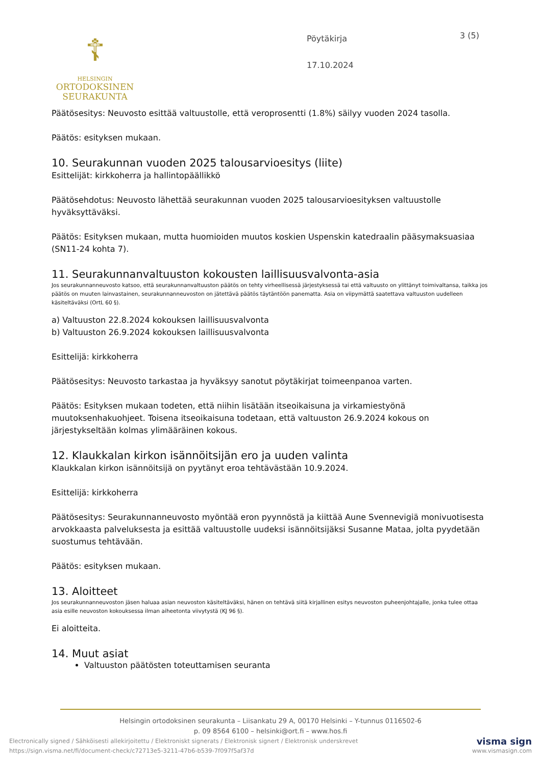☦
HELSINGIN
ORTODOKSINEN
SEURAKUNTA
Pöytäkirja
17.10.2024
3 (5)
Päätösesitys: Neuvosto esittää valtuustolle, että veroprosentti (1.8%) säilyy vuoden 2024 tasolla.
Päätös: esityksen mukaan.
10. Seurakunnan vuoden 2025 talousarvioesitys (liite)
Esittelijät: kirkkoherra ja hallintopäällikkö
Päätösehdotus: Neuvosto lähettää seurakunnan vuoden 2025 talousarvioesityksen valtuustolle hyväksyttäväksi.
Päätös: Esityksen mukaan, mutta huomioiden muutos koskien Uspenskin katedraalin pääsymaksuasiaa (SN11-24 kohta 7).
11. Seurakunnanvaltuuston kokousten laillisuusvalvonta-asia
Jos seurakunnanneuvosto katsoo, että seurakunnanvaltuuston päätös on tehty virheellisessä järjestyksessä tai että valtuusto on ylittänyt toimivaltansa, taikka jos päätös on muuten lainvastainen, seurakunnanneuvoston on jätettävä päätös täytäntöön panematta. Asia on viipymättä saatettava valtuuston uudelleen käsiteltäväksi (OrtL 60 §).
a) Valtuuston 22.8.2024 kokouksen laillisuusvalvonta
b) Valtuuston 26.9.2024 kokouksen laillisuusvalvonta
Esittelijä: kirkkoherra
Päätösesitys: Neuvosto tarkastaa ja hyväksyy sanotut pöytäkirjat toimeenpanoa varten.
Päätös: Esityksen mukaan todeten, että niihin lisätään itseoikaisuna ja virkamiestyönä muutoksenhakuohjeet. Toisena itseoikaisuna todetaan, että valtuuston 26.9.2024 kokous on järjestykseltään kolmas ylimääräinen kokous.
12. Klaukkalan kirkon isännöitsijän ero ja uuden valinta
Klaukkalan kirkon isännöitsijä on pyytänyt eroa tehtävästään 10.9.2024.
Esittelijä: kirkkoherra
Päätösesitys: Seurakunnanneuvosto myöntää eron pyynnöstä ja kiittää Aune Svennevigiä monivuotisesta arvokkaasta palveluksesta ja esittää valtuustolle uudeksi isännöitsijäksi Susanne Mataa, jolta pyydetään suostumus tehtävään.
Päätös: esityksen mukaan.
13. Aloitteet
Jos seurakunnanneuvoston jäsen haluaa asian neuvoston käsiteltäväksi, hänen on tehtävä siitä kirjallinen esitys neuvoston puheenjohtajalle, jonka tulee ottaa asia esille neuvoston kokouksessa ilman aiheetonta viivytystä (KJ 96 §).
Ei aloitteita.
14. Muut asiat
Valtuuston päätösten toteuttamisen seuranta
Helsingin ortodoksinen seurakunta – Liisankatu 29 A, 00170 Helsinki – Y-tunnus 0116502-6
p. 09 8564 6100 – helsinki@ort.fi – www.hos.fi
Electronically signed / Sähköisesti allekirjoitettu / Elektroniskt signerats / Elektronisk signert / Elektronisk underskrevet
https://sign.visma.net/fi/document-check/c72713e5-3211-47b6-b539-7f097f5af37d
visma sign
www.vismasign.com